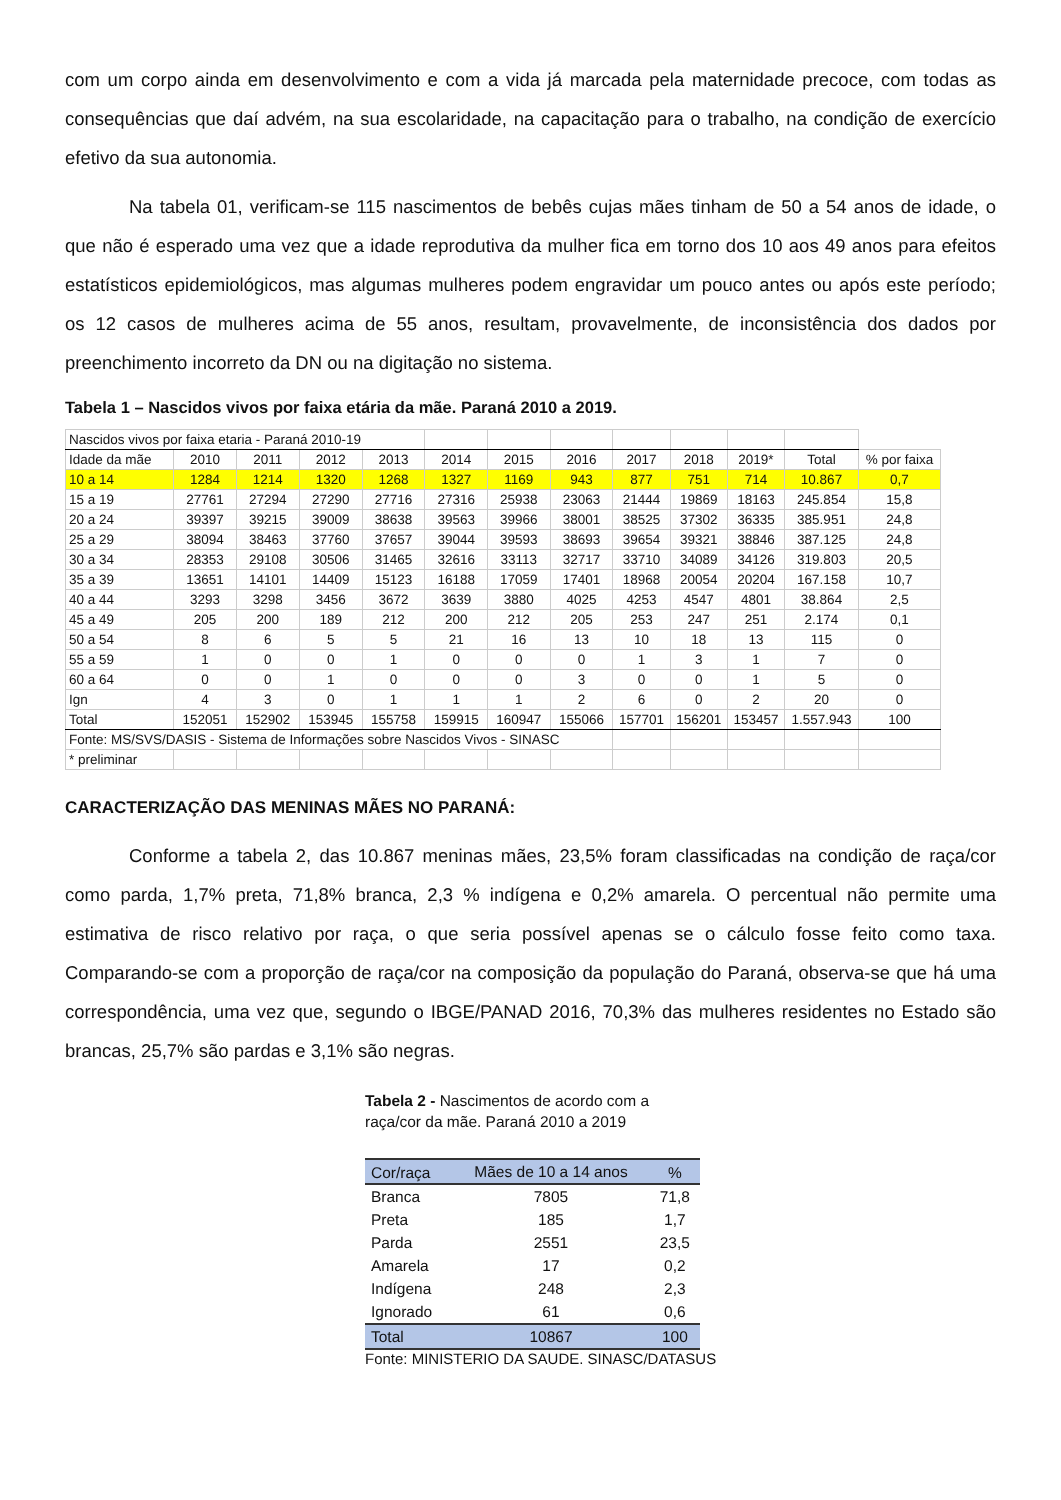com um corpo ainda em desenvolvimento e com a vida já marcada pela maternidade precoce, com todas as consequências que daí advém, na sua escolaridade, na capacitação para o trabalho, na condição de exercício efetivo da sua autonomia.
Na tabela 01, verificam-se 115 nascimentos de bebês cujas mães tinham de 50 a 54 anos de idade, o que não é esperado uma vez que a idade reprodutiva da mulher fica em torno dos 10 aos 49 anos para efeitos estatísticos epidemiológicos, mas algumas mulheres podem engravidar um pouco antes ou após este período; os 12 casos de mulheres acima de 55 anos, resultam, provavelmente, de inconsistência dos dados por preenchimento incorreto da DN ou na digitação no sistema.
Tabela 1 – Nascidos vivos por faixa etária da mãe. Paraná 2010 a 2019.
| Nascidos vivos por faixa etaria - Paraná 2010-19 | | | | | | | | | | | | |
| Idade da mãe | 2010 | 2011 | 2012 | 2013 | 2014 | 2015 | 2016 | 2017 | 2018 | 2019* | Total | % por faixa |
| 10 a 14 | 1284 | 1214 | 1320 | 1268 | 1327 | 1169 | 943 | 877 | 751 | 714 | 10.867 | 0,7 |
| 15 a 19 | 27761 | 27294 | 27290 | 27716 | 27316 | 25938 | 23063 | 21444 | 19869 | 18163 | 245.854 | 15,8 |
| 20 a 24 | 39397 | 39215 | 39009 | 38638 | 39563 | 39966 | 38001 | 38525 | 37302 | 36335 | 385.951 | 24,8 |
| 25 a 29 | 38094 | 38463 | 37760 | 37657 | 39044 | 39593 | 38693 | 39654 | 39321 | 38846 | 387.125 | 24,8 |
| 30 a 34 | 28353 | 29108 | 30506 | 31465 | 32616 | 33113 | 32717 | 33710 | 34089 | 34126 | 319.803 | 20,5 |
| 35 a 39 | 13651 | 14101 | 14409 | 15123 | 16188 | 17059 | 17401 | 18968 | 20054 | 20204 | 167.158 | 10,7 |
| 40 a 44 | 3293 | 3298 | 3456 | 3672 | 3639 | 3880 | 4025 | 4253 | 4547 | 4801 | 38.864 | 2,5 |
| 45 a 49 | 205 | 200 | 189 | 212 | 200 | 212 | 205 | 253 | 247 | 251 | 2.174 | 0,1 |
| 50 a 54 | 8 | 6 | 5 | 5 | 21 | 16 | 13 | 10 | 18 | 13 | 115 | 0 |
| 55 a 59 | 1 | 0 | 0 | 1 | 0 | 0 | 0 | 1 | 3 | 1 | 7 | 0 |
| 60 a 64 | 0 | 0 | 1 | 0 | 0 | 0 | 3 | 0 | 0 | 1 | 5 | 0 |
| Ign | 4 | 3 | 0 | 1 | 1 | 1 | 2 | 6 | 0 | 2 | 20 | 0 |
| Total | 152051 | 152902 | 153945 | 155758 | 159915 | 160947 | 155066 | 157701 | 156201 | 153457 | 1.557.943 | 100 |
| Fonte: MS/SVS/DASIS - Sistema de Informações sobre Nascidos Vivos - SINASC | | | | | | | | | | | | |
| * preliminar | | | | | | | | | | | | |
CARACTERIZAÇÃO DAS MENINAS MÃES NO PARANÁ:
Conforme a tabela 2, das 10.867 meninas mães, 23,5% foram classificadas na condição de raça/cor como parda, 1,7% preta, 71,8% branca, 2,3 % indígena e 0,2% amarela. O percentual não permite uma estimativa de risco relativo por raça, o que seria possível apenas se o cálculo fosse feito como taxa. Comparando-se com a proporção de raça/cor na composição da população do Paraná, observa-se que há uma correspondência, uma vez que, segundo o IBGE/PANAD 2016, 70,3% das mulheres residentes no Estado são brancas, 25,7% são pardas e 3,1% são negras.
Tabela 2 - Nascimentos de acordo com a raça/cor da mãe. Paraná 2010 a 2019
| Cor/raça | Mães de 10 a 14 anos | % |
| Branca | 7805 | 71,8 |
| Preta | 185 | 1,7 |
| Parda | 2551 | 23,5 |
| Amarela | 17 | 0,2 |
| Indígena | 248 | 2,3 |
| Ignorado | 61 | 0,6 |
| Total | 10867 | 100 |
Fonte: MINISTERIO DA SAUDE. SINASC/DATASUS